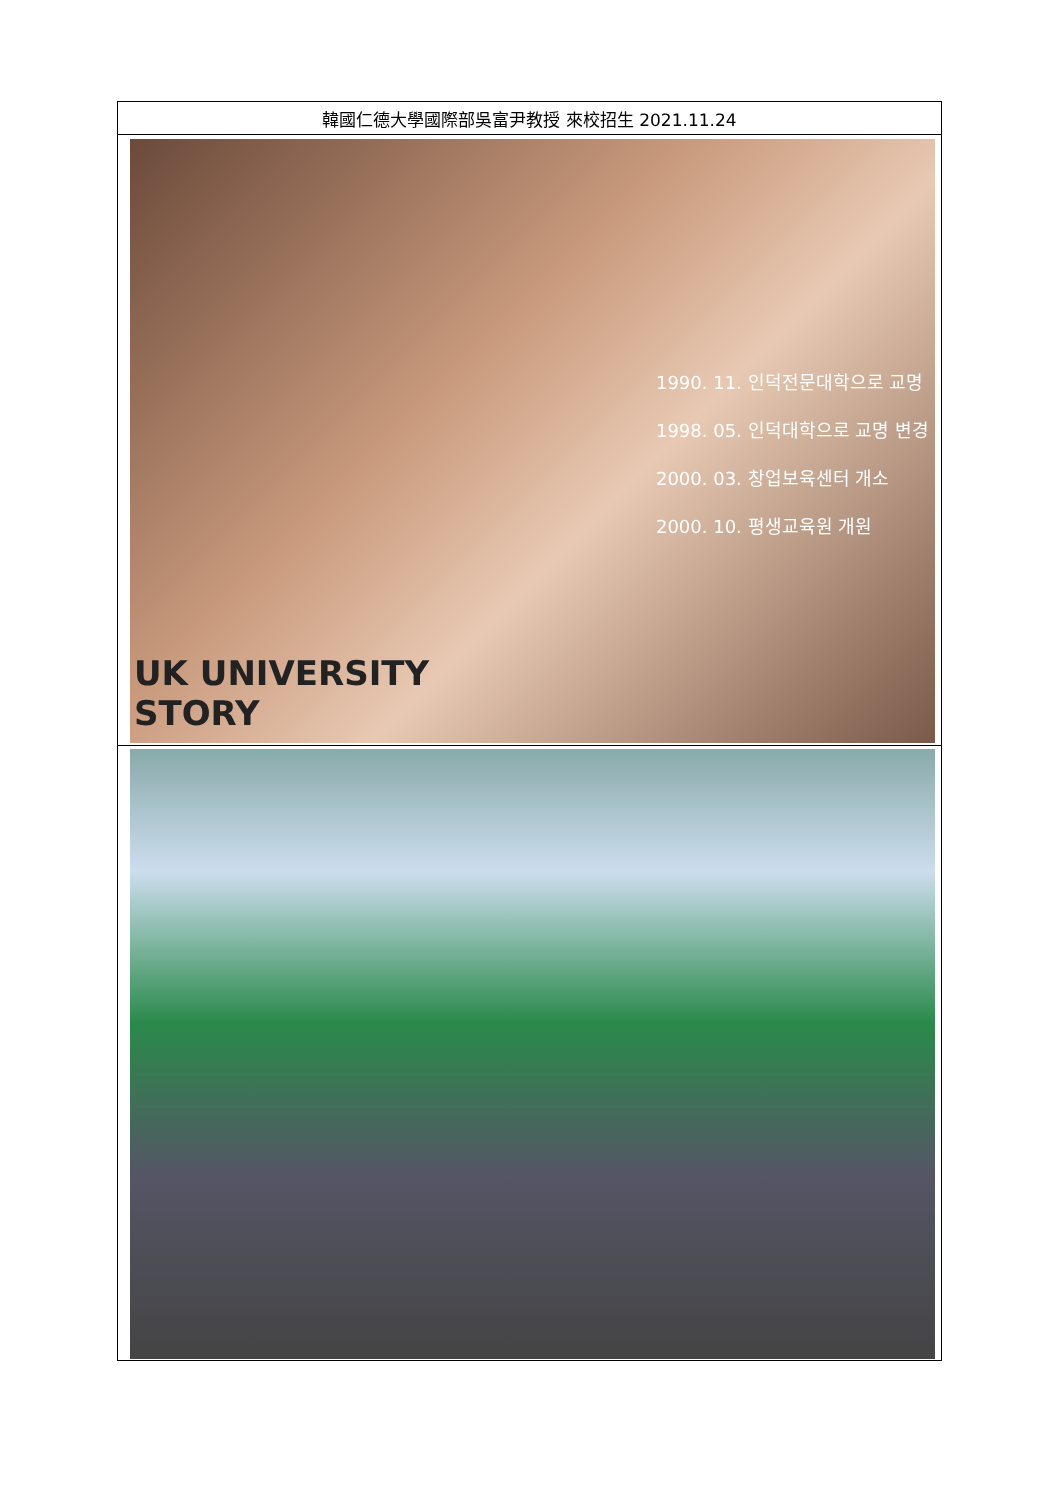| 韓國仁德大學國際部吳富尹教授 來校招生 2021.11.24 |
| 1990. 11. 인덕전문대학으로 교명 1998. 05. 인덕대학으로 교명 변경 2000. 03. 창업보육센터 개소 2000. 10. 평생교육원 개원 UK UNIVERSITY STORY |